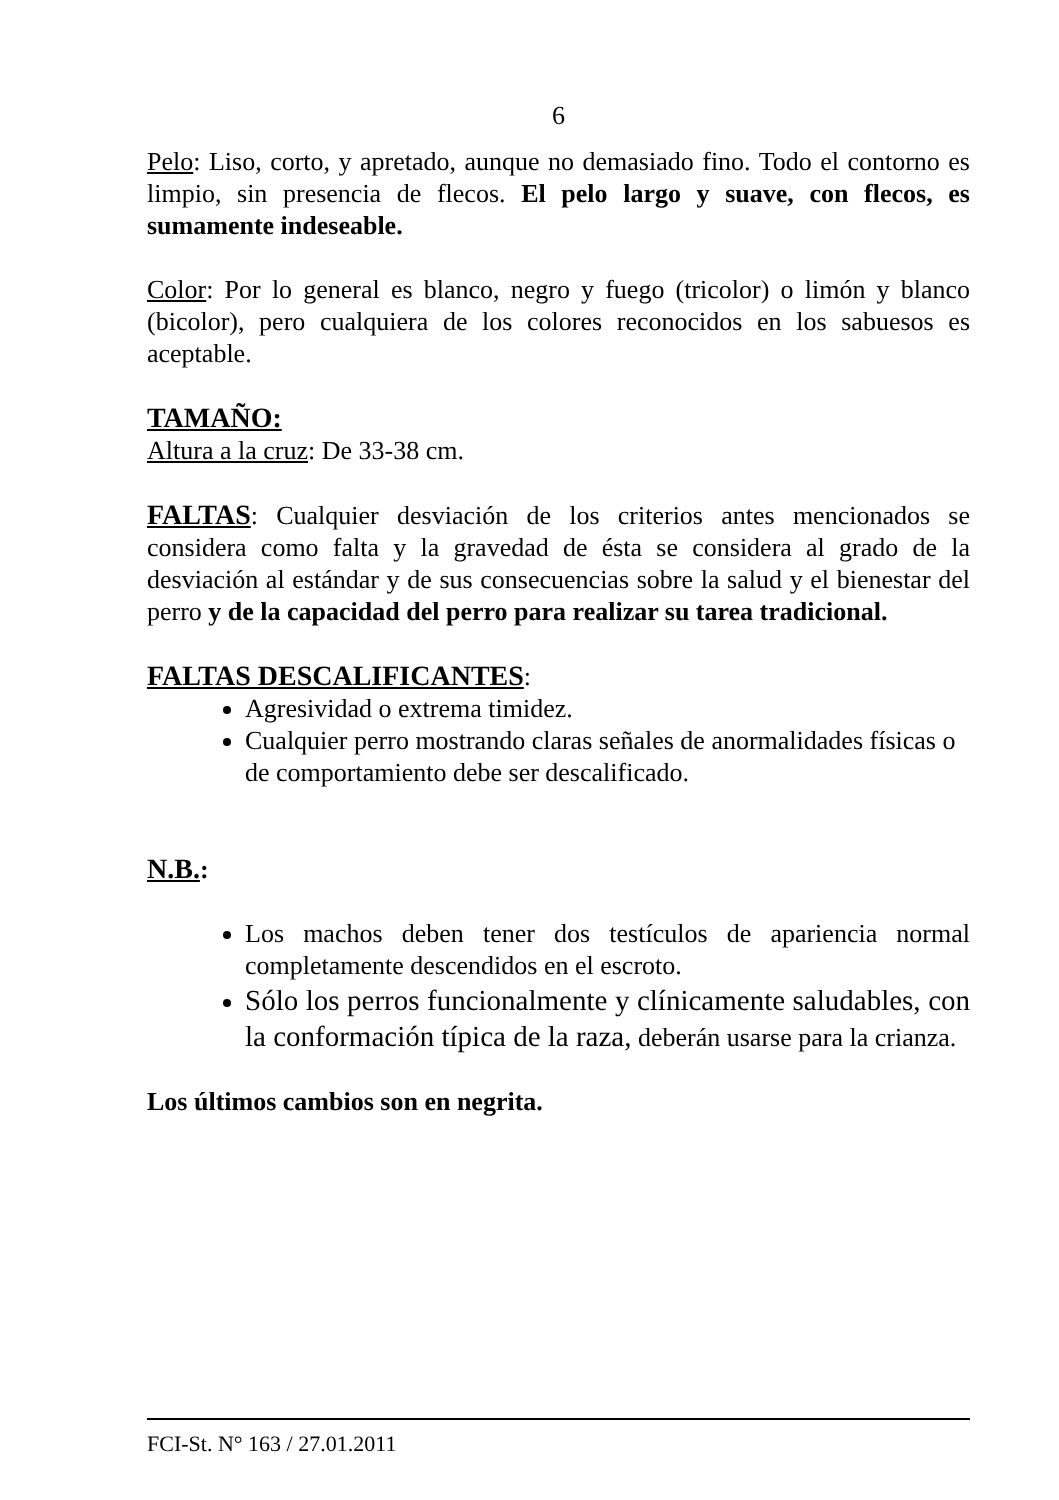6
Pelo: Liso, corto, y apretado, aunque no demasiado fino. Todo el contorno es limpio, sin presencia de flecos. El pelo largo y suave, con flecos, es sumamente indeseable.
Color: Por lo general es blanco, negro y fuego (tricolor) o limón y blanco (bicolor), pero cualquiera de los colores reconocidos en los sabuesos es aceptable.
TAMAÑO:
Altura a la cruz: De 33-38 cm.
FALTAS: Cualquier desviación de los criterios antes mencionados se considera como falta y la gravedad de ésta se considera al grado de la desviación al estándar y de sus consecuencias sobre la salud y el bienestar del perro y de la capacidad del perro para realizar su tarea tradicional.
FALTAS DESCALIFICANTES:
Agresividad o extrema timidez.
Cualquier perro mostrando claras señales de anormalidades físicas o de comportamiento debe ser descalificado.
N.B.:
Los machos deben tener dos testículos de apariencia normal completamente descendidos en el escroto.
Sólo los perros funcionalmente y clínicamente saludables, con la conformación típica de la raza, deberán usarse para la crianza.
Los últimos cambios son en negrita.
FCI-St. N° 163 / 27.01.2011